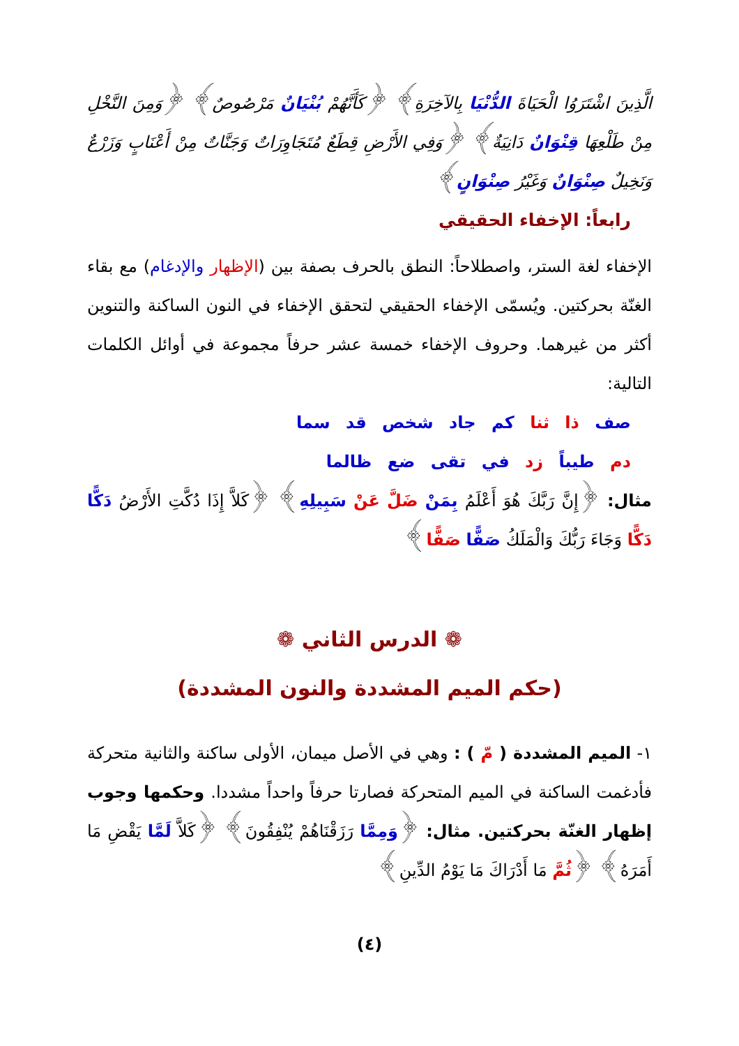الَّذِينَ اشْتَرَوُا الْحَيَاةَ الدُّنْيَا بِالآخِرَةِ﴾ ﴿كَأَنَّهُمْ بُنْيَانٌ مَرْصُوصٌ﴾ ﴿وَمِنَ النَّخْلِ مِنْ طَلْعِهَا قِنْوَانٌ دَانِيَةٌ﴾ ﴿وَفِي الأَرْضِ قِطَعٌ مُتَجَاوِرَاتٌ وَجَنَّاتٌ مِنْ أَعْنَابٍ وَزَرْعٌ وَنَخِيلٌ صِنْوَانٌ وَغَيْرُ صِنْوَانٍ﴾
رابعاً: الإخفاء الحقيقي
الإخفاء لغة الستر، واصطلاحاً: النطق بالحرف بصفة بين (الإظهار والإدغام) مع بقاء الغنّة بحركتين. ويُسمّى الإخفاء الحقيقي لتحقق الإخفاء في النون الساكنة والتنوين أكثر من غيرهما. وحروف الإخفاء خمسة عشر حرفاً مجموعة في أوائل الكلمات التالية:
صف ذا ثنا كم جاد شخص قد سما
دم طيباً زد في تقى ضع ظالما
مثال: ﴿إِنَّ رَبَّكَ هُوَ أَعْلَمُ بِمَنْ ضَلَّ عَنْ سَبِيلِهِ﴾ ﴿كَلاَّ إِذَا دُكَّتِ الأَرْضُ دَكًّا دَكًّا وَجَاءَ رَبُّكَ وَالْمَلَكُ صَفًّا صَفًّا﴾
❁ الدرس الثاني ❁
(حكم الميم المشددة والنون المشددة)
١- الميم المشددة ( مّ ) : وهي في الأصل ميمان، الأولى ساكنة والثانية متحركة فأدغمت الساكنة في الميم المتحركة فصارتا حرفاً واحداً مشددا. وحكمها وجوب إظهار الغنّة بحركتين. مثال: ﴿وَمِمَّا رَزَقْنَاهُمْ يُنْفِقُونَ﴾ ﴿كَلاَّ لَمَّا يَقْضِ مَا أَمَرَهُ﴾ ﴿ثُمَّ مَا أَدْرَاكَ مَا يَوْمُ الدِّينِ﴾
(٤)